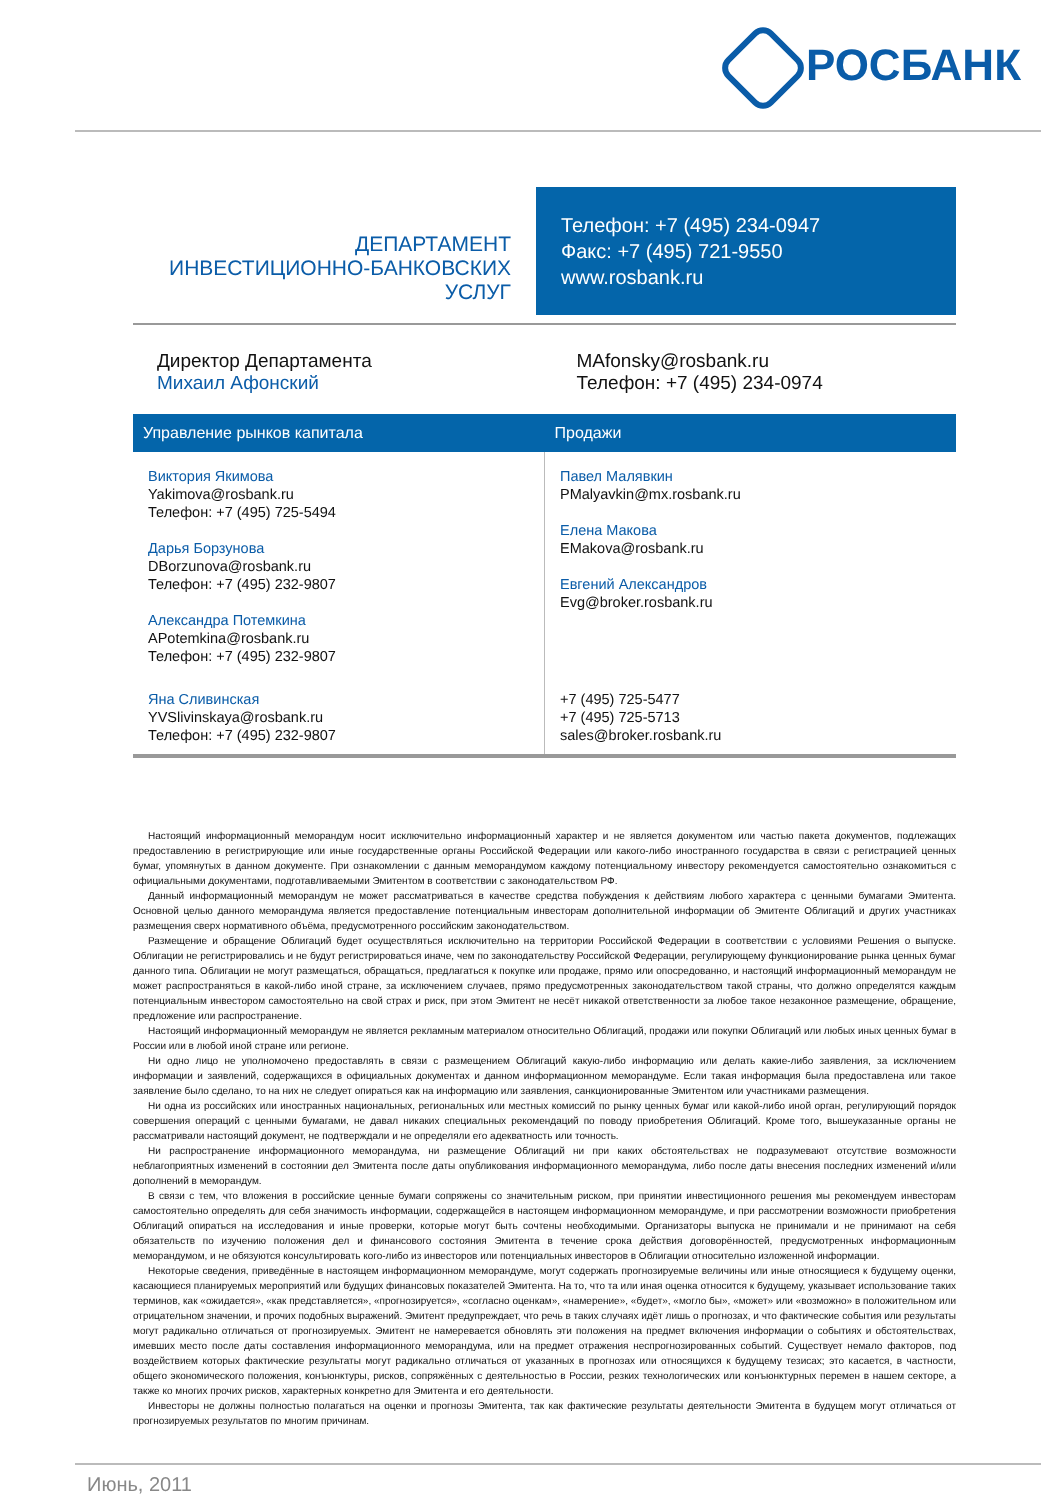РОСБАНК
ДЕПАРТАМЕНТ
ИНВЕСТИЦИОННО-БАНКОВСКИХ УСЛУГ
Телефон: +7 (495) 234-0947
Факс: +7 (495) 721-9550
www.rosbank.ru
Директор Департамента
Михаил Афонский
MAfonsky@rosbank.ru
Телефон: +7 (495) 234-0974
| Управление рынков капитала | Продажи |
| --- | --- |
| Виктория Якимова Yakimova@rosbank.ru Телефон: +7 (495) 725-5494 Дарья Борзунова DBorzunova@rosbank.ru Телефон: +7 (495) 232-9807 Александра Потемкина APotemkina@rosbank.ru Телефон: +7 (495) 232-9807 | Павел Малявкин PMalyavkin@mx.rosbank.ru Елена Макова EMakova@rosbank.ru Евгений Александров Evg@broker.rosbank.ru |
| Яна Сливинская YVSlivinskaya@rosbank.ru Телефон: +7 (495) 232-9807 | +7 (495) 725-5477 +7 (495) 725-5713 sales@broker.rosbank.ru |
Настоящий информационный меморандум носит исключительно информационный характер и не является документом или частью пакета документов, подлежащих предоставлению в регистрирующие или иные государственные органы Российской Федерации или какого-либо иностранного государства в связи с регистрацией ценных бумаг, упомянутых в данном документе. При ознакомлении с данным меморандумом каждому потенциальному инвестору рекомендуется самостоятельно ознакомиться с официальными документами, подготавливаемыми Эмитентом в соответствии с законодательством РФ.
Данный информационный меморандум не может рассматриваться в качестве средства побуждения к действиям любого характера с ценными бумагами Эмитента. Основной целью данного меморандума является предоставление потенциальным инвесторам дополнительной информации об Эмитенте Облигаций и других участниках размещения сверх нормативного объёма, предусмотренного российским законодательством.
Размещение и обращение Облигаций будет осуществляться исключительно на территории Российской Федерации в соответствии с условиями Решения о выпуске. Облигации не регистрировались и не будут регистрироваться иначе, чем по законодательству Российской Федерации, регулирующему функционирование рынка ценных бумаг данного типа. Облигации не могут размещаться, обращаться, предлагаться к покупке или продаже, прямо или опосредованно, и настоящий информационный меморандум не может распространяться в какой-либо иной стране, за исключением случаев, прямо предусмотренных законодательством такой страны, что должно определятся каждым потенциальным инвестором самостоятельно на свой страх и риск, при этом Эмитент не несёт никакой ответственности за любое такое незаконное размещение, обращение, предложение или распространение.
Настоящий информационный меморандум не является рекламным материалом относительно Облигаций, продажи или покупки Облигаций или любых иных ценных бумаг в России или в любой иной стране или регионе.
Ни одно лицо не уполномочено предоставлять в связи с размещением Облигаций какую-либо информацию или делать какие-либо заявления, за исключением информации и заявлений, содержащихся в официальных документах и данном информационном меморандуме. Если такая информация была предоставлена или такое заявление было сделано, то на них не следует опираться как на информацию или заявления, санкционированные Эмитентом или участниками размещения.
Ни одна из российских или иностранных национальных, региональных или местных комиссий по рынку ценных бумаг или какой-либо иной орган, регулирующий порядок совершения операций с ценными бумагами, не давал никаких специальных рекомендаций по поводу приобретения Облигаций. Кроме того, вышеуказанные органы не рассматривали настоящий документ, не подтверждали и не определяли его адекватность или точность.
Ни распространение информационного меморандума, ни размещение Облигаций ни при каких обстоятельствах не подразумевают отсутствие возможности неблагоприятных изменений в состоянии дел Эмитента после даты опубликования информационного меморандума, либо после даты внесения последних изменений и/или дополнений в меморандум.
В связи с тем, что вложения в российские ценные бумаги сопряжены со значительным риском, при принятии инвестиционного решения мы рекомендуем инвесторам самостоятельно определять для себя значимость информации, содержащейся в настоящем информационном меморандуме, и при рассмотрении возможности приобретения Облигаций опираться на исследования и иные проверки, которые могут быть сочтены необходимыми. Организаторы выпуска не принимали и не принимают на себя обязательств по изучению положения дел и финансового состояния Эмитента в течение срока действия договорённостей, предусмотренных информационным меморандумом, и не обязуются консультировать кого-либо из инвесторов или потенциальных инвесторов в Облигации относительно изложенной информации.
Некоторые сведения, приведённые в настоящем информационном меморандуме, могут содержать прогнозируемые величины или иные относящиеся к будущему оценки, касающиеся планируемых мероприятий или будущих финансовых показателей Эмитента. На то, что та или иная оценка относится к будущему, указывает использование таких терминов, как «ожидается», «как представляется», «прогнозируется», «согласно оценкам», «намерение», «будет», «могло бы», «может» или «возможно» в положительном или отрицательном значении, и прочих подобных выражений. Эмитент предупреждает, что речь в таких случаях идёт лишь о прогнозах, и что фактические события или результаты могут радикально отличаться от прогнозируемых. Эмитент не намеревается обновлять эти положения на предмет включения информации о событиях и обстоятельствах, имевших место после даты составления информационного меморандума, или на предмет отражения неспрогнозированных событий. Существует немало факторов, под воздействием которых фактические результаты могут радикально отличаться от указанных в прогнозах или относящихся к будущему тезисах; это касается, в частности, общего экономического положения, конъюнктуры, рисков, сопряжённых с деятельностью в России, резких технологических или конъюнктурных перемен в нашем секторе, а также ко многих прочих рисков, характерных конкретно для Эмитента и его деятельности.
Инвесторы не должны полностью полагаться на оценки и прогнозы Эмитента, так как фактические результаты деятельности Эмитента в будущем могут отличаться от прогнозируемых результатов по многим причинам.
Июнь, 2011